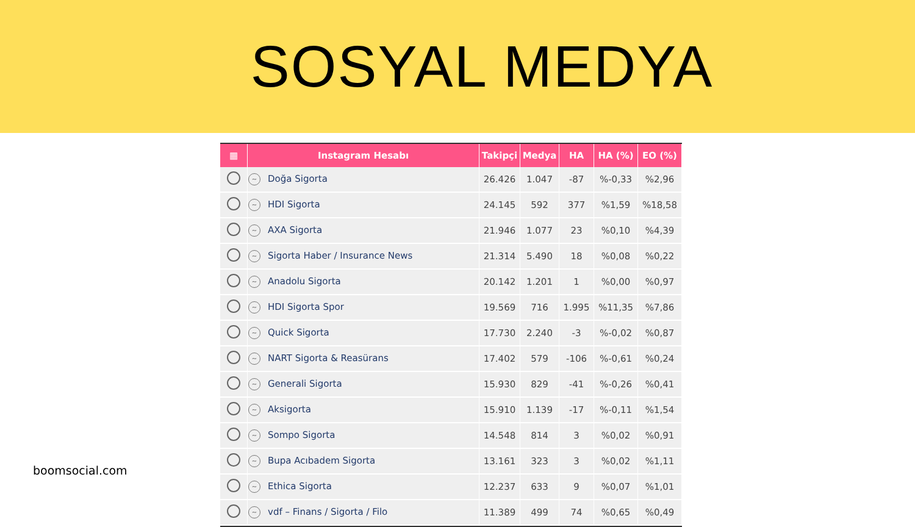SOSYAL MEDYA
| ▦ | Instagram Hesabı | Takipçi | Medya | HA | HA (%) | EO (%) |
| --- | --- | --- | --- | --- | --- | --- |
| | ~ Doğa Sigorta | 26.426 | 1.047 | -87 | %-0,33 | %2,96 |
| | ~ HDI Sigorta | 24.145 | 592 | 377 | %1,59 | %18,58 |
| | ~ AXA Sigorta | 21.946 | 1.077 | 23 | %0,10 | %4,39 |
| | ~ Sigorta Haber / Insurance News | 21.314 | 5.490 | 18 | %0,08 | %0,22 |
| | ~ Anadolu Sigorta | 20.142 | 1.201 | 1 | %0,00 | %0,97 |
| | ~ HDI Sigorta Spor | 19.569 | 716 | 1.995 | %11,35 | %7,86 |
| | ~ Quick Sigorta | 17.730 | 2.240 | -3 | %-0,02 | %0,87 |
| | ~ NART Sigorta & Reasürans | 17.402 | 579 | -106 | %-0,61 | %0,24 |
| | ~ Generali Sigorta | 15.930 | 829 | -41 | %-0,26 | %0,41 |
| | ~ Aksigorta | 15.910 | 1.139 | -17 | %-0,11 | %1,54 |
| | ~ Sompo Sigorta | 14.548 | 814 | 3 | %0,02 | %0,91 |
| | ~ Bupa Acıbadem Sigorta | 13.161 | 323 | 3 | %0,02 | %1,11 |
| | ~ Ethica Sigorta | 12.237 | 633 | 9 | %0,07 | %1,01 |
| | ~ vdf – Finans / Sigorta / Filo | 11.389 | 499 | 74 | %0,65 | %0,49 |
boomsocial.com